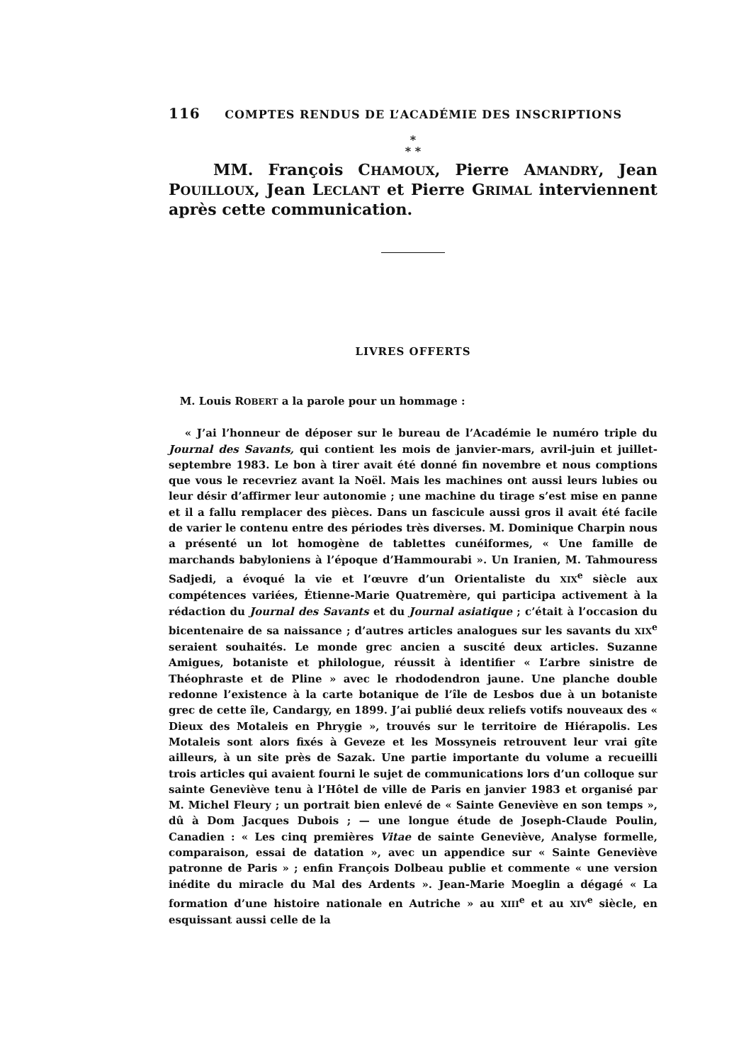116 COMPTES RENDUS DE L’ACADÉMIE DES INSCRIPTIONS
*
* *
MM. François CHAMOUX, Pierre AMANDRY, Jean POUILLOUX, Jean LECLANT et Pierre GRIMAL interviennent après cette communication.
LIVRES OFFERTS
M. Louis ROBERT a la parole pour un hommage :
« J’ai l’honneur de déposer sur le bureau de l’Académie le numéro triple du Journal des Savants, qui contient les mois de janvier-mars, avril-juin et juillet-septembre 1983. Le bon à tirer avait été donné fin novembre et nous comptions que vous le recevriez avant la Noël. Mais les machines ont aussi leurs lubies ou leur désir d’affirmer leur autonomie ; une machine du tirage s’est mise en panne et il a fallu remplacer des pièces. Dans un fascicule aussi gros il avait été facile de varier le contenu entre des périodes très diverses. M. Dominique Charpin nous a présenté un lot homogène de tablettes cunéiformes, « Une famille de marchands babyloniens à l’époque d’Hammourabi ». Un Iranien, M. Tahmouress Sadjedi, a évoqué la vie et l’œuvre d’un Orientaliste du XIX<sup>e</sup> siècle aux compétences variées, Étienne-Marie Quatremère, qui participa activement à la rédaction du Journal des Savants et du Journal asiatique ; c’était à l’occasion du bicentenaire de sa naissance ; d’autres articles analogues sur les savants du XIX<sup>e</sup> seraient souhaités. Le monde grec ancien a suscité deux articles. Suzanne Amigues, botaniste et philologue, réussit à identifier « L’arbre sinistre de Théophraste et de Pline » avec le rhododendron jaune. Une planche double redonne l’existence à la carte botanique de l’île de Lesbos due à un botaniste grec de cette île, Candargy, en 1899. J’ai publié deux reliefs votifs nouveaux des « Dieux des Motaleis en Phrygie », trouvés sur le territoire de Hiérapolis. Les Motaleis sont alors fixés à Geveze et les Mossyneis retrouvent leur vrai gîte ailleurs, à un site près de Sazak. Une partie importante du volume a recueilli trois articles qui avaient fourni le sujet de communications lors d’un colloque sur sainte Geneviève tenu à l’Hôtel de ville de Paris en janvier 1983 et organisé par M. Michel Fleury ; un portrait bien enlevé de « Sainte Geneviève en son temps », dû à Dom Jacques Dubois ; — une longue étude de Joseph-Claude Poulin, Canadien : « Les cinq premières Vitae de sainte Geneviève, Analyse formelle, comparaison, essai de datation », avec un appendice sur « Sainte Geneviève patronne de Paris » ; enfin François Dolbeau publie et commente « une version inédite du miracle du Mal des Ardents ». Jean-Marie Moeglin a dégagé « La formation d’une histoire nationale en Autriche » au XIII<sup>e</sup> et au XIV<sup>e</sup> siècle, en esquissant aussi celle de la